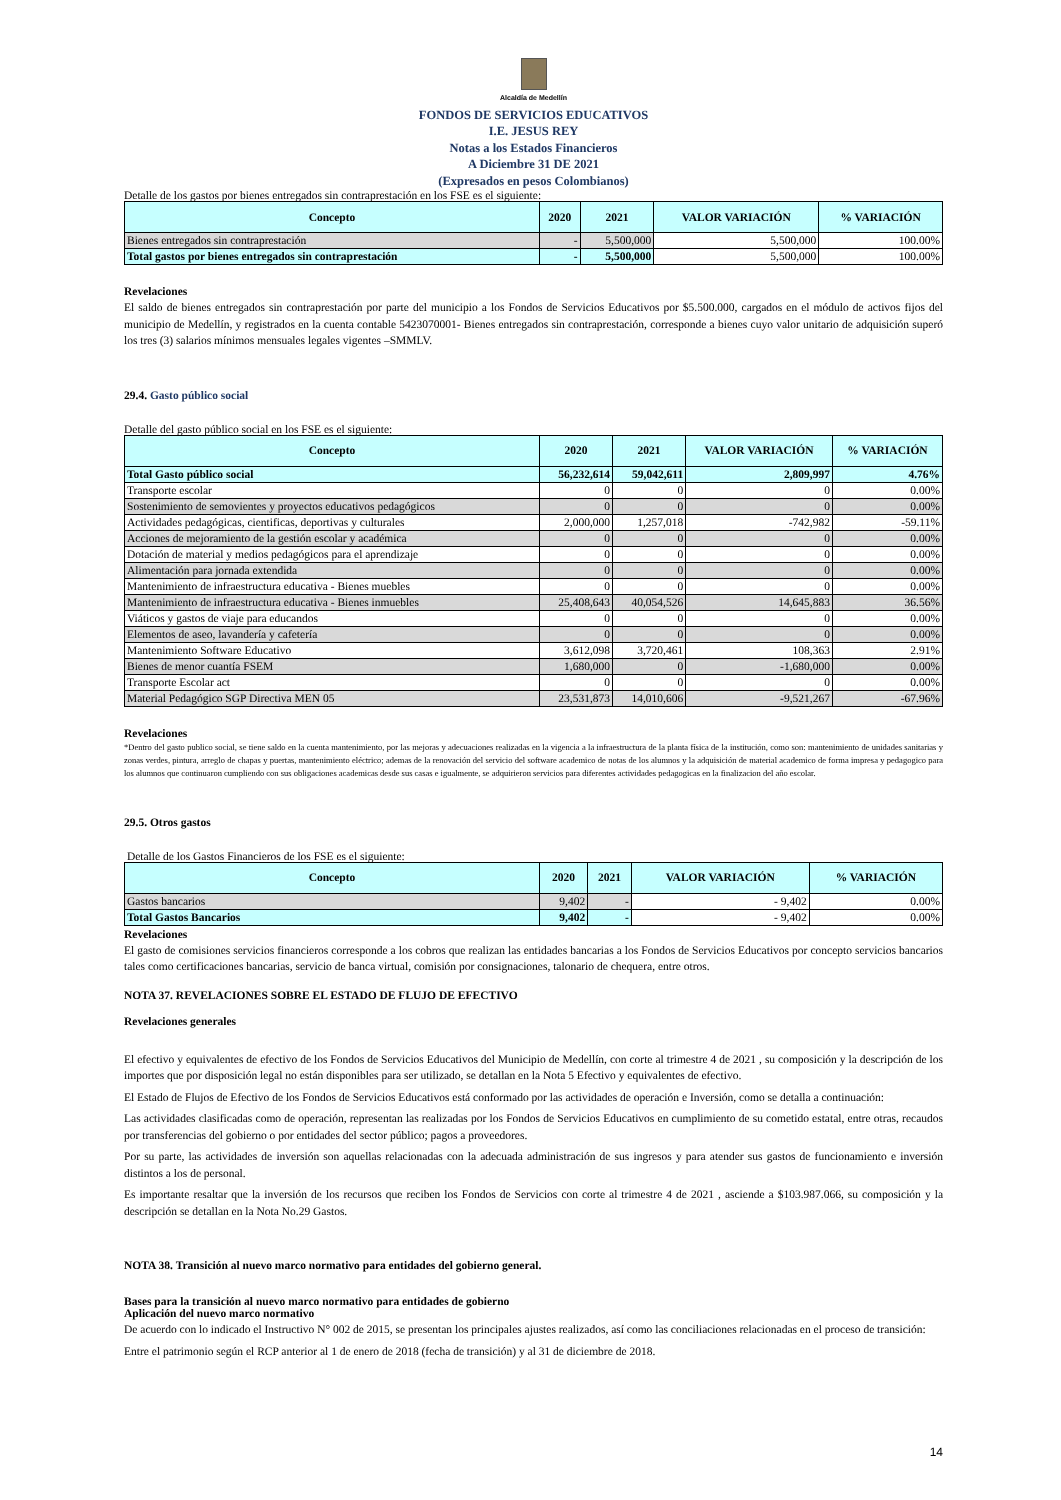Alcaldía de Medellín
FONDOS DE SERVICIOS EDUCATIVOS
I.E. JESUS REY
Notas a los Estados Financieros
A Diciembre 31 DE 2021
(Expresados en pesos Colombianos)
Detalle de los gastos por bienes entregados sin contraprestación en los FSE es el siguiente:
| Concepto | 2020 | 2021 | VALOR VARIACIÓN | % VARIACIÓN |
| --- | --- | --- | --- | --- |
| Bienes entregados sin contraprestación | - | 5,500,000 | 5,500,000 | 100.00% |
| Total gastos por bienes entregados sin contraprestación | - | 5,500,000 | 5,500,000 | 100.00% |
Revelaciones
El saldo de bienes entregados sin contraprestación por parte del municipio a los Fondos de Servicios Educativos por $5.500.000, cargados en el módulo de activos fijos del municipio de Medellín, y registrados en la cuenta contable 5423070001- Bienes entregados sin contraprestación, corresponde a bienes cuyo valor unitario de adquisición superó los tres (3) salarios mínimos mensuales legales vigentes –SMMLV.
29.4. Gasto público social
Detalle del gasto público social en los FSE es el siguiente:
| Concepto | 2020 | 2021 | VALOR VARIACIÓN | % VARIACIÓN |
| --- | --- | --- | --- | --- |
| Total Gasto público social | 56,232,614 | 59,042,611 | 2,809,997 | 4.76% |
| Transporte escolar | 0 | 0 | 0 | 0.00% |
| Sostenimiento de semovientes y proyectos educativos pedagógicos | 0 | 0 | 0 | 0.00% |
| Actividades pedagógicas, cientificas, deportivas y culturales | 2,000,000 | 1,257,018 | -742,982 | -59.11% |
| Acciones de mejoramiento de la gestión escolar y académica | 0 | 0 | 0 | 0.00% |
| Dotación de material y medios pedagógicos para el aprendizaje | 0 | 0 | 0 | 0.00% |
| Alimentación para jornada extendida | 0 | 0 | 0 | 0.00% |
| Mantenimiento de infraestructura educativa - Bienes muebles | 0 | 0 | 0 | 0.00% |
| Mantenimiento de infraestructura educativa - Bienes inmuebles | 25,408,643 | 40,054,526 | 14,645,883 | 36.56% |
| Viáticos y gastos de viaje para educandos | 0 | 0 | 0 | 0.00% |
| Elementos de aseo, lavandería y cafetería | 0 | 0 | 0 | 0.00% |
| Mantenimiento Software Educativo | 3,612,098 | 3,720,461 | 108,363 | 2.91% |
| Bienes de menor cuantía FSEM | 1,680,000 | 0 | -1,680,000 | 0.00% |
| Transporte Escolar act | 0 | 0 | 0 | 0.00% |
| Material Pedagógico SGP Directiva MEN 05 | 23,531,873 | 14,010,606 | -9,521,267 | -67.96% |
Revelaciones
*Dentro del gasto publico social, se tiene saldo en la cuenta mantenimiento, por las mejoras y adecuaciones realizadas en la vigencia a la infraestructura de la planta física de la institución, como son: mantenimiento de unidades sanitarias y zonas verdes, pintura, arreglo de chapas y puertas, mantenimiento eléctrico; ademas de la renovación del servicio del software academico de notas de los alumnos y la adquisición de material academico de forma impresa y pedagogico para los alumnos que continuaron cumpliendo con sus obligaciones academicas desde sus casas e igualmente, se adquirieron servicios para diferentes actividades pedagogicas en la finalizacion del año escolar.
29.5. Otros gastos
Detalle de los Gastos Financieros de los FSE es el siguiente:
| Concepto | 2020 | 2021 | VALOR VARIACIÓN | % VARIACIÓN |
| --- | --- | --- | --- | --- |
| Gastos bancarios | 9,402 | - | - 9,402 | 0.00% |
| Total Gastos Bancarios | 9,402 | - | - 9,402 | 0.00% |
Revelaciones
El gasto de comisiones servicios financieros corresponde a los cobros que realizan las entidades bancarias a los Fondos de Servicios Educativos por concepto servicios bancarios tales como certificaciones bancarias, servicio de banca virtual, comisión por consignaciones, talonario de chequera, entre otros.
NOTA 37. REVELACIONES SOBRE EL ESTADO DE FLUJO DE EFECTIVO
Revelaciones generales
El efectivo y equivalentes de efectivo de los Fondos de Servicios Educativos del Municipio de Medellín, con corte al trimestre 4 de 2021 , su composición y la descripción de los importes que por disposición legal no están disponibles para ser utilizado, se detallan en la Nota 5 Efectivo y equivalentes de efectivo.
El Estado de Flujos de Efectivo de los Fondos de Servicios Educativos está conformado por las actividades de operación e Inversión, como se detalla a continuación:
Las actividades clasificadas como de operación, representan las realizadas por los Fondos de Servicios Educativos en cumplimiento de su cometido estatal, entre otras, recaudos por transferencias del gobierno o por entidades del sector público; pagos a proveedores.
Por su parte, las actividades de inversión son aquellas relacionadas con la adecuada administración de sus ingresos y para atender sus gastos de funcionamiento e inversión distintos a los de personal.
Es importante resaltar que la inversión de los recursos que reciben los Fondos de Servicios con corte al trimestre 4 de 2021 , asciende a $103.987.066, su composición y la descripción se detallan en la Nota No.29 Gastos.
NOTA 38. Transición al nuevo marco normativo para entidades del gobierno general.
Bases para la transición al nuevo marco normativo para entidades de gobierno
Aplicación del nuevo marco normativo
De acuerdo con lo indicado el Instructivo N° 002 de 2015, se presentan los principales ajustes realizados, así como las conciliaciones relacionadas en el proceso de transición:
Entre el patrimonio según el RCP anterior al 1 de enero de 2018 (fecha de transición) y al 31 de diciembre de 2018.
14